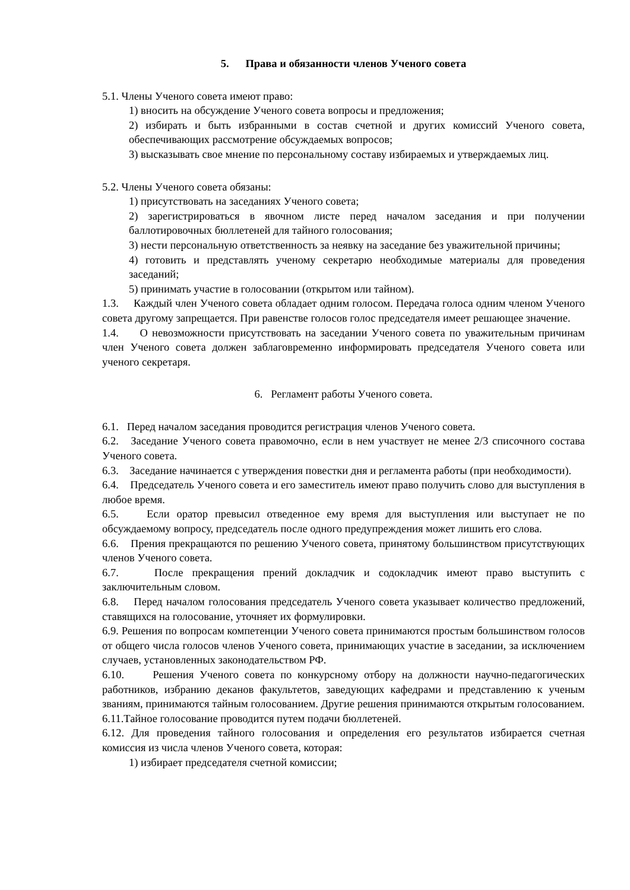5. Права и обязанности членов Ученого совета
5.1. Члены Ученого совета имеют право:
1) вносить на обсуждение Ученого совета вопросы и предложения;
2) избирать и быть избранными в состав счетной и других комиссий Ученого совета, обеспечивающих рассмотрение обсуждаемых вопросов;
3) высказывать свое мнение по персональному составу избираемых и утверждаемых лиц.
5.2. Члены Ученого совета обязаны:
1) присутствовать на заседаниях Ученого совета;
2) зарегистрироваться в явочном листе перед началом заседания и при получении баллотировочных бюллетеней для тайного голосования;
3) нести персональную ответственность за неявку на заседание без уважительной причины;
4) готовить и представлять ученому секретарю необходимые материалы для проведения заседаний;
5) принимать участие в голосовании (открытом или тайном).
1.3. Каждый член Ученого совета обладает одним голосом. Передача голоса одним членом Ученого совета другому запрещается. При равенстве голосов голос председателя имеет решающее значение.
1.4. О невозможности присутствовать на заседании Ученого совета по уважительным причинам член Ученого совета должен заблаговременно информировать председателя Ученого совета или ученого секретаря.
6. Регламент работы Ученого совета.
6.1. Перед началом заседания проводится регистрация членов Ученого совета.
6.2. Заседание Ученого совета правомочно, если в нем участвует не менее 2/3 списочного состава Ученого совета.
6.3. Заседание начинается с утверждения повестки дня и регламента работы (при необходимости).
6.4. Председатель Ученого совета и его заместитель имеют право получить слово для выступления в любое время.
6.5. Если оратор превысил отведенное ему время для выступления или выступает не по обсуждаемому вопросу, председатель после одного предупреждения может лишить его слова.
6.6. Прения прекращаются по решению Ученого совета, принятому большинством присутствующих членов Ученого совета.
6.7. После прекращения прений докладчик и содокладчик имеют право выступить с заключительным словом.
6.8. Перед началом голосования председатель Ученого совета указывает количество предложений, ставящихся на голосование, уточняет их формулировки.
6.9. Решения по вопросам компетенции Ученого совета принимаются простым большинством голосов от общего числа голосов членов Ученого совета, принимающих участие в заседании, за исключением случаев, установленных законодательством РФ.
6.10. Решения Ученого совета по конкурсному отбору на должности научно-педагогических работников, избранию деканов факультетов, заведующих кафедрами и представлению к ученым званиям, принимаются тайным голосованием. Другие решения принимаются открытым голосованием.
6.11.Тайное голосование проводится путем подачи бюллетеней.
6.12. Для проведения тайного голосования и определения его результатов избирается счетная комиссия из числа членов Ученого совета, которая:
1) избирает председателя счетной комиссии;